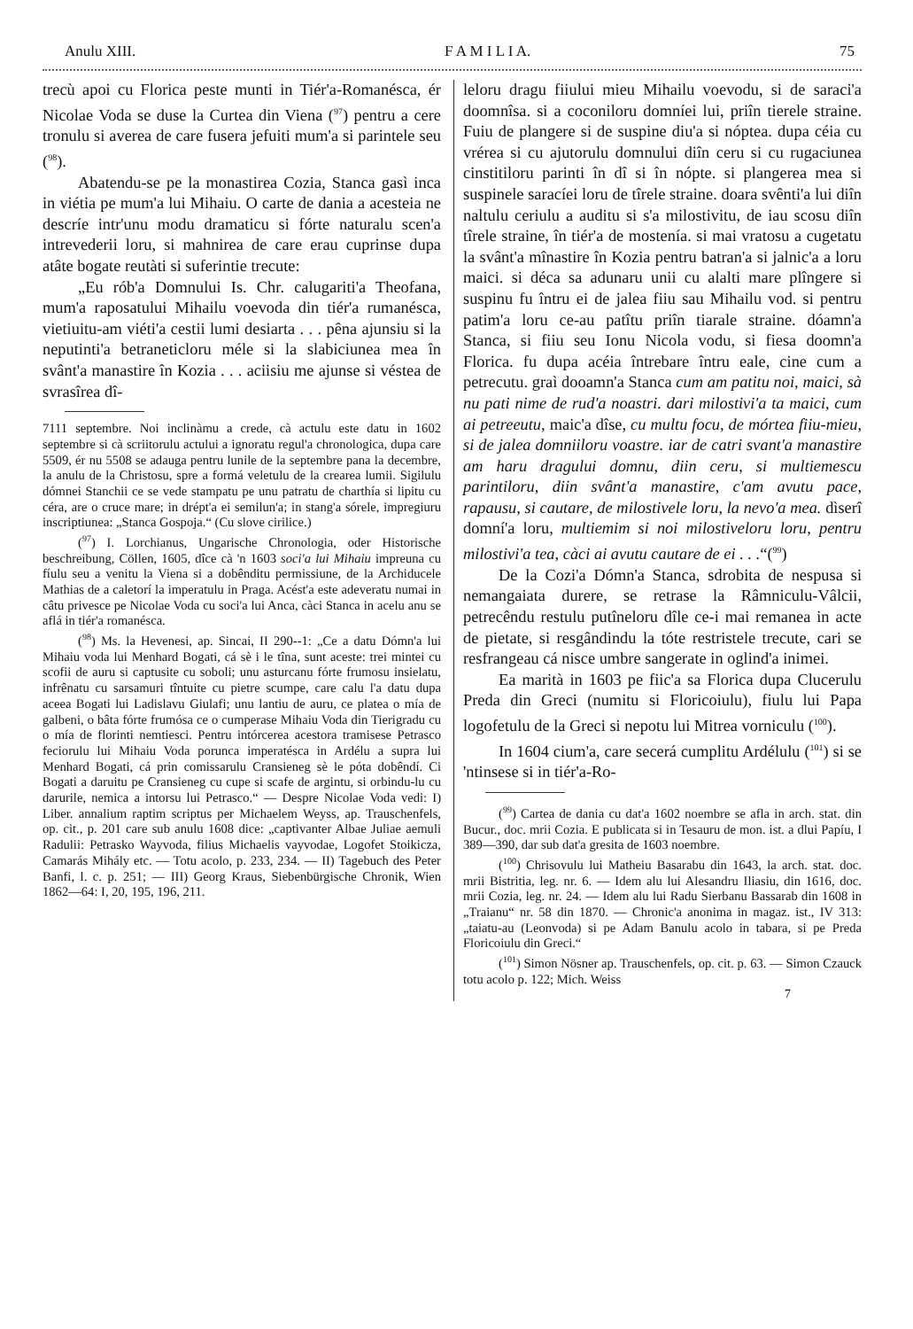Anulu XIII. F A M I L I A. 75
trecù apoi cu Florica peste munti in Tiér'a-Romanésca, ér Nicolae Voda se duse la Curtea din Viena (<sup>97</sup>) pentru a cere tronulu si averea de care fusera jefuiti mum'a si parintele seu (<sup>98</sup>).
Abatendu-se pe la monastirea Cozia, Stanca gasì inca in viétia pe mum'a lui Mihaiu. O carte de dania a acesteia ne descríe intr'unu modu dramaticu si fórte naturalu scen'a intrevederii loru, si mahnirea de care erau cuprinse dupa atâte bogate reutàti si suferintie trecute:
„Eu rób'a Domnului Is. Chr. calugariti'a Theofana, mum'a raposatului Mihailu voevoda din tiér'a rumanésca, vietiuitu-am viéti'a cestii lumi desiarta . . . pêna ajunsiu si la neputinti'a betraneticloru méle si la slabiciunea mea în svânt'a manastire în Kozia . . . aciisiu me ajunse si véstea de svrasîrea dî-
7111 septembre. Noi inclinàmu a crede, cà actulu este datu in 1602 septembre si cà scriitorulu actului a ignoratu regul'a chronologica, dupa care 5509, ér nu 5508 se adauga pentru lunile de la septembre pana la decembre, la anulu de la Christosu, spre a formá veletulu de la crearea lumii. Sigilulu dómnei Stanchii ce se vede stampatu pe unu patratu de charthía si lipitu cu céra, are o cruce mare; in drépt'a ei semilun'a; in stang'a sórele, impregiuru inscriptiunea: „Stanca Gospoja.“ (Cu slove cirilice.)
(<sup>97</sup>) I. Lorchianus, Ungarische Chronologia, oder Historische beschreibung, Cöllen, 1605, dîce cà 'n 1603 soci'a lui Mihaiu impreuna cu fíulu seu a venitu la Viena si a dobênditu permissiune, de la Archiducele Mathias de a caletorí la imperatulu in Praga. Acést'a este adeveratu numai in câtu privesce pe Nicolae Voda cu soci'a lui Anca, càci Stanca in acelu anu se aflá in tiér'a romanésca.
(<sup>98</sup>) Ms. la Hevenesi, ap. Sincai, II 290--1: „Ce a datu Dómn'a lui Mihaiu voda lui Menhard Bogati, cá sè i le tîna, sunt aceste: trei mintei cu scofii de auru si captusite cu soboli; unu asturcanu fórte frumosu insielatu, infrênatu cu sarsamuri tîntuite cu pietre scumpe, care calu l'a datu dupa aceea Bogati lui Ladislavu Giulafi; unu lantiu de auru, ce platea o mía de galbeni, o bâta fórte frumósa ce o cumperase Mihaiu Voda din Tierigradu cu o mía de florinti nemtiesci. Pentru intórcerea acestora tramisese Petrasco feciorulu lui Mihaiu Voda porunca imperatésca in Ardélu a supra lui Menhard Bogati, cá prin comissarulu Cransieneg sè le póta dobêndí. Ci Bogati a daruitu pe Cransieneg cu cupe si scafe de argintu, si orbindu-lu cu darurile, nemica a intorsu lui Petrasco.“ — Despre Nicolae Voda vedi: I) Liber. annalium raptim scriptus per Michaelem Weyss, ap. Trauschenfels, op. cit., p. 201 care sub anulu 1608 dice: „captivanter Albae Juliae aemuli Radulii: Petrasko Wayvoda, filius Michaelis vayvodae, Logofet Stoikicza, Camarás Mihály etc. — Totu acolo, p. 233, 234. — II) Tagebuch des Peter Banfi, l. c. p. 251; — III) Georg Kraus, Siebenbürgische Chronik, Wien 1862—64: I, 20, 195, 196, 211.
leloru dragu fiiului mieu Mihailu voevodu, si de saraci'a doomnîsa. si a coconiloru domníei lui, priîn tierele straine. Fuiu de plangere si de suspine diu'a si nóptea. dupa céia cu vrérea si cu ajutorulu domnului diîn ceru si cu rugaciunea cinstitiloru parinti în dî si în nópte. si plangerea mea si suspinele saracíei loru de tîrele straine. doara svênti'a lui diîn naltulu ceriulu a auditu si s'a milostivitu, de iau scosu diîn tîrele straine, în tiér'a de mostenía. si mai vratosu a cugetatu la svânt'a mînastire în Kozia pentru batran'a si jalnic'a a loru maici. si déca sa adunaru unii cu alalti mare plîngere si suspinu fu întru ei de jalea fiiu sau Mihailu vod. si pentru patim'a loru ce-au patîtu priîn tiarale straine. dóamn'a Stanca, si fiiu seu Ionu Nicola vodu, si fiesa doomn'a Florica. fu dupa acéia întrebare întru eale, cine cum a petrecutu. graì dooamn'a Stanca cum am patitu noi, maici, sà nu pati nime de rud'a noastri. dari milostivi'a ta maici, cum ai petreeutu, maic'a dîse, cu multu focu, de mórtea fiiu-mieu, si de jalea domniiloru voastre. iar de catri svant'a manastire am haru dragului domnu, diin ceru, si multiemescu parintiloru, diin svânt'a manastire, c'am avutu pace, rapausu, si cautare, de milostivele loru, la nevo'a mea. dìserî domní'a loru, multiemim si noi milostiveloru loru, pentru milostivi'a tea, càci ai avutu cautare de ei . . .“(<sup>99</sup>)
De la Cozi'a Dómn'a Stanca, sdrobita de nespusa si nemangaiata durere, se retrase la Râmniculu-Vâlcii, petrecêndu restulu putîneloru dîle ce-i mai remanea in acte de pietate, si resgândindu la tóte restristele trecute, cari se resfrangeau cá nisce umbre sangerate in oglind'a inimei.
Ea marità in 1603 pe fiic'a sa Florica dupa Clucerulu Preda din Greci (numitu si Floricoiulu), fiulu lui Papa logofetulu de la Greci si nepotu lui Mitrea vorniculu (<sup>100</sup>).
In 1604 cium'a, care secerá cumplitu Ardélulu (<sup>101</sup>) si se 'ntinsese si in tiér'a-Ro-
(<sup>99</sup>) Cartea de dania cu dat'a 1602 noembre se afla in arch. stat. din Bucur., doc. mrii Cozia. E publicata si in Tesauru de mon. ist. a dlui Papíu, I 389—390, dar sub dat'a gresita de 1603 noembre.
(<sup>100</sup>) Chrisovulu lui Matheiu Basarabu din 1643, la arch. stat. doc. mrii Bistritia, leg. nr. 6. — Idem alu lui Alesandru Iliasiu, din 1616, doc. mrii Cozia, leg. nr. 24. — Idem alu lui Radu Sierbanu Bassarab din 1608 in „Traianu“ nr. 58 din 1870. — Chronic'a anonima in magaz. ist., IV 313: „taiatu-au (Leonvoda) si pe Adam Banulu acolo in tabara, si pe Preda Floricoiulu din Greci.“
(<sup>101</sup>) Simon Nösner ap. Trauschenfels, op. cit. p. 63. — Simon Czauck totu acolo p. 122; Mich. Weiss
7